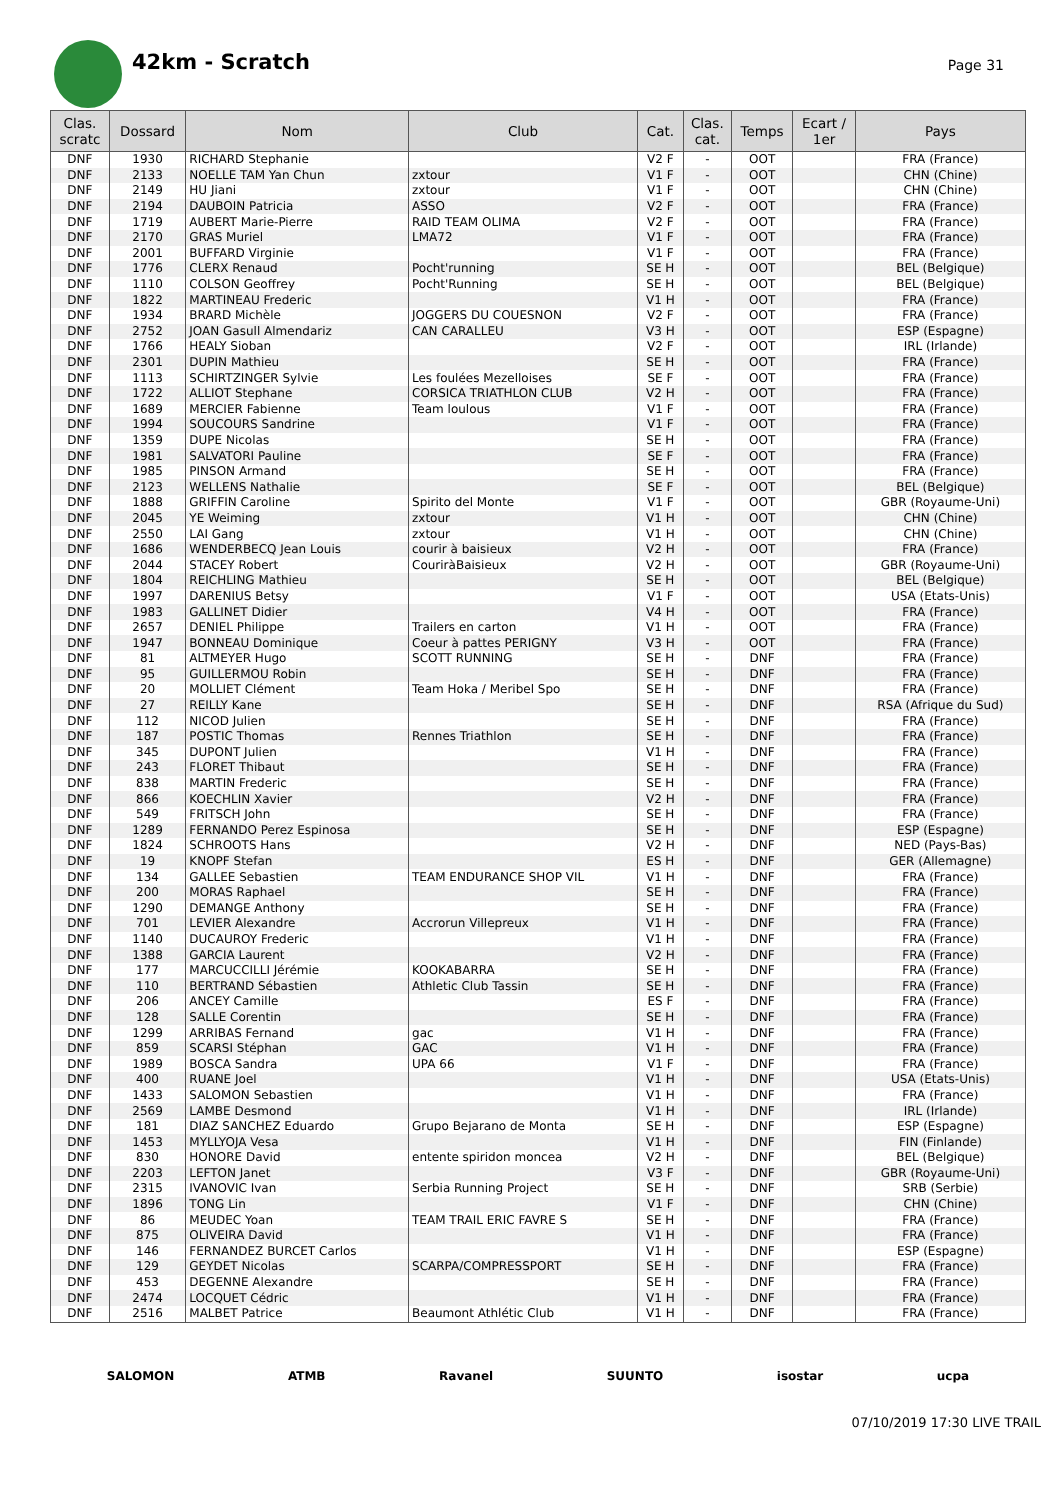42km - Scratch Page 31
| Clas. scratc | Dossard | Nom | Club | Cat. | Clas. cat. | Temps | Ecart / 1er | Pays |
| --- | --- | --- | --- | --- | --- | --- | --- | --- |
| DNF | 1930 | RICHARD Stephanie | | V2 F | - | OOT | | FRA (France) |
| DNF | 2133 | NOELLE TAM Yan Chun | zxtour | V1 F | - | OOT | | CHN (Chine) |
| DNF | 2149 | HU Jiani | zxtour | V1 F | - | OOT | | CHN (Chine) |
| DNF | 2194 | DAUBOIN Patricia | ASSO | V2 F | - | OOT | | FRA (France) |
| DNF | 1719 | AUBERT Marie-Pierre | RAID TEAM OLIMA | V2 F | - | OOT | | FRA (France) |
| DNF | 2170 | GRAS Muriel | LMA72 | V1 F | - | OOT | | FRA (France) |
| DNF | 2001 | BUFFARD Virginie | | V1 F | - | OOT | | FRA (France) |
| DNF | 1776 | CLERX Renaud | Pocht'running | SE H | - | OOT | | BEL (Belgique) |
| DNF | 1110 | COLSON Geoffrey | Pocht'Running | SE H | - | OOT | | BEL (Belgique) |
| DNF | 1822 | MARTINEAU Frederic | | V1 H | - | OOT | | FRA (France) |
| DNF | 1934 | BRARD Michèle | JOGGERS DU COUESNON | V2 F | - | OOT | | FRA (France) |
| DNF | 2752 | JOAN Gasull Almendariz | CAN CARALLEU | V3 H | - | OOT | | ESP (Espagne) |
| DNF | 1766 | HEALY Sioban | | V2 F | - | OOT | | IRL (Irlande) |
| DNF | 2301 | DUPIN Mathieu | | SE H | - | OOT | | FRA (France) |
| DNF | 1113 | SCHIRTZINGER Sylvie | Les foulées Mezelloises | SE F | - | OOT | | FRA (France) |
| DNF | 1722 | ALLIOT Stephane | CORSICA TRIATHLON CLUB | V2 H | - | OOT | | FRA (France) |
| DNF | 1689 | MERCIER Fabienne | Team loulous | V1 F | - | OOT | | FRA (France) |
| DNF | 1994 | SOUCOURS Sandrine | | V1 F | - | OOT | | FRA (France) |
| DNF | 1359 | DUPE Nicolas | | SE H | - | OOT | | FRA (France) |
| DNF | 1981 | SALVATORI Pauline | | SE F | - | OOT | | FRA (France) |
| DNF | 1985 | PINSON Armand | | SE H | - | OOT | | FRA (France) |
| DNF | 2123 | WELLENS Nathalie | | SE F | - | OOT | | BEL (Belgique) |
| DNF | 1888 | GRIFFIN Caroline | Spirito del Monte | V1 F | - | OOT | | GBR (Royaume-Uni) |
| DNF | 2045 | YE Weiming | zxtour | V1 H | - | OOT | | CHN (Chine) |
| DNF | 2550 | LAI Gang | zxtour | V1 H | - | OOT | | CHN (Chine) |
| DNF | 1686 | WENDERBECQ Jean Louis | courir à baisieux | V2 H | - | OOT | | FRA (France) |
| DNF | 2044 | STACEY Robert | CouriràBaisieux | V2 H | - | OOT | | GBR (Royaume-Uni) |
| DNF | 1804 | REICHLING Mathieu | | SE H | - | OOT | | BEL (Belgique) |
| DNF | 1997 | DARENIUS Betsy | | V1 F | - | OOT | | USA (Etats-Unis) |
| DNF | 1983 | GALLINET Didier | | V4 H | - | OOT | | FRA (France) |
| DNF | 2657 | DENIEL Philippe | Trailers en carton | V1 H | - | OOT | | FRA (France) |
| DNF | 1947 | BONNEAU Dominique | Coeur à pattes PERIGNY | V3 H | - | OOT | | FRA (France) |
| DNF | 81 | ALTMEYER Hugo | SCOTT RUNNING | SE H | - | DNF | | FRA (France) |
| DNF | 95 | GUILLERMOU Robin | | SE H | - | DNF | | FRA (France) |
| DNF | 20 | MOLLIET Clément | Team Hoka / Meribel Spo | SE H | - | DNF | | FRA (France) |
| DNF | 27 | REILLY Kane | | SE H | - | DNF | | RSA (Afrique du Sud) |
| DNF | 112 | NICOD Julien | | SE H | - | DNF | | FRA (France) |
| DNF | 187 | POSTIC Thomas | Rennes Triathlon | SE H | - | DNF | | FRA (France) |
| DNF | 345 | DUPONT Julien | | V1 H | - | DNF | | FRA (France) |
| DNF | 243 | FLORET Thibaut | | SE H | - | DNF | | FRA (France) |
| DNF | 838 | MARTIN Frederic | | SE H | - | DNF | | FRA (France) |
| DNF | 866 | KOECHLIN Xavier | | V2 H | - | DNF | | FRA (France) |
| DNF | 549 | FRITSCH John | | SE H | - | DNF | | FRA (France) |
| DNF | 1289 | FERNANDO Perez Espinosa | | SE H | - | DNF | | ESP (Espagne) |
| DNF | 1824 | SCHROOTS Hans | | V2 H | - | DNF | | NED (Pays-Bas) |
| DNF | 19 | KNOPF Stefan | | ES H | - | DNF | | GER (Allemagne) |
| DNF | 134 | GALLEE Sebastien | TEAM ENDURANCE SHOP VIL | V1 H | - | DNF | | FRA (France) |
| DNF | 200 | MORAS Raphael | | SE H | - | DNF | | FRA (France) |
| DNF | 1290 | DEMANGE Anthony | | SE H | - | DNF | | FRA (France) |
| DNF | 701 | LEVIER Alexandre | Accrorun Villepreux | V1 H | - | DNF | | FRA (France) |
| DNF | 1140 | DUCAUROY Frederic | | V1 H | - | DNF | | FRA (France) |
| DNF | 1388 | GARCIA Laurent | | V2 H | - | DNF | | FRA (France) |
| DNF | 177 | MARCUCCILLI Jérémie | KOOKABARRA | SE H | - | DNF | | FRA (France) |
| DNF | 110 | BERTRAND Sébastien | Athletic Club Tassin | SE H | - | DNF | | FRA (France) |
| DNF | 206 | ANCEY Camille | | ES F | - | DNF | | FRA (France) |
| DNF | 128 | SALLE Corentin | | SE H | - | DNF | | FRA (France) |
| DNF | 1299 | ARRIBAS Fernand | gac | V1 H | - | DNF | | FRA (France) |
| DNF | 859 | SCARSI Stéphan | GAC | V1 H | - | DNF | | FRA (France) |
| DNF | 1989 | BOSCA Sandra | UPA 66 | V1 F | - | DNF | | FRA (France) |
| DNF | 400 | RUANE Joel | | V1 H | - | DNF | | USA (Etats-Unis) |
| DNF | 1433 | SALOMON Sebastien | | V1 H | - | DNF | | FRA (France) |
| DNF | 2569 | LAMBE Desmond | | V1 H | - | DNF | | IRL (Irlande) |
| DNF | 181 | DIAZ SANCHEZ Eduardo | Grupo Bejarano de Monta | SE H | - | DNF | | ESP (Espagne) |
| DNF | 1453 | MYLLYOJA Vesa | | V1 H | - | DNF | | FIN (Finlande) |
| DNF | 830 | HONORE David | entente spiridon moncea | V2 H | - | DNF | | BEL (Belgique) |
| DNF | 2203 | LEFTON Janet | | V3 F | - | DNF | | GBR (Royaume-Uni) |
| DNF | 2315 | IVANOVIC Ivan | Serbia Running Project | SE H | - | DNF | | SRB (Serbie) |
| DNF | 1896 | TONG Lin | | V1 F | - | DNF | | CHN (Chine) |
| DNF | 86 | MEUDEC Yoan | TEAM TRAIL ERIC FAVRE S | SE H | - | DNF | | FRA (France) |
| DNF | 875 | OLIVEIRA David | | V1 H | - | DNF | | FRA (France) |
| DNF | 146 | FERNANDEZ BURCET Carlos | | V1 H | - | DNF | | ESP (Espagne) |
| DNF | 129 | GEYDET Nicolas | SCARPA/COMPRESSPORT | SE H | - | DNF | | FRA (France) |
| DNF | 453 | DEGENNE Alexandre | | SE H | - | DNF | | FRA (France) |
| DNF | 2474 | LOCQUET Cédric | | V1 H | - | DNF | | FRA (France) |
| DNF | 2516 | MALBET Patrice | Beaumont Athlétic Club | V1 H | - | DNF | | FRA (France) |
SALOMON ATMB Ravanel SUUNTO isostar ucpa
07/10/2019 17:30 LIVE TRAIL